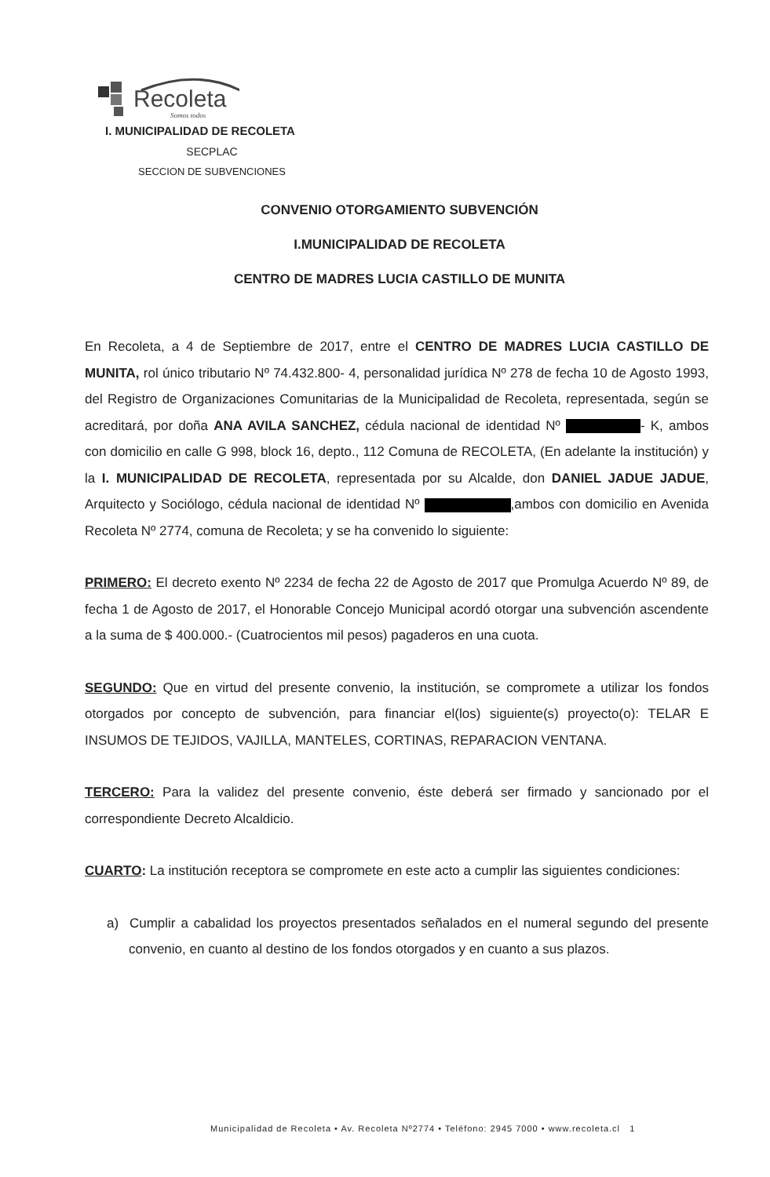Recoleta
Somos todos
I. MUNICIPALIDAD DE RECOLETA
SECPLAC
SECCION DE SUBVENCIONES
CONVENIO OTORGAMIENTO SUBVENCIÓN
I.MUNICIPALIDAD DE RECOLETA
CENTRO DE MADRES LUCIA CASTILLO DE MUNITA
En Recoleta, a 4 de Septiembre de 2017, entre el CENTRO DE MADRES LUCIA CASTILLO DE MUNITA, rol único tributario Nº 74.432.800- 4, personalidad jurídica Nº 278 de fecha 10 de Agosto 1993, del Registro de Organizaciones Comunitarias de la Municipalidad de Recoleta, representada, según se acreditará, por doña ANA AVILA SANCHEZ, cédula nacional de identidad Nº - K, ambos con domicilio en calle G 998, block 16, depto., 112 Comuna de RECOLETA, (En adelante la institución) y la I. MUNICIPALIDAD DE RECOLETA, representada por su Alcalde, don DANIEL JADUE JADUE, Arquitecto y Sociólogo, cédula nacional de identidad Nº ,ambos con domicilio en Avenida Recoleta Nº 2774, comuna de Recoleta; y se ha convenido lo siguiente:
PRIMERO: El decreto exento Nº 2234 de fecha 22 de Agosto de 2017 que Promulga Acuerdo Nº 89, de fecha 1 de Agosto de 2017, el Honorable Concejo Municipal acordó otorgar una subvención ascendente a la suma de $ 400.000.- (Cuatrocientos mil pesos) pagaderos en una cuota.
SEGUNDO: Que en virtud del presente convenio, la institución, se compromete a utilizar los fondos otorgados por concepto de subvención, para financiar el(los) siguiente(s) proyecto(o): TELAR E INSUMOS DE TEJIDOS, VAJILLA, MANTELES, CORTINAS, REPARACION VENTANA.
TERCERO: Para la validez del presente convenio, éste deberá ser firmado y sancionado por el correspondiente Decreto Alcaldicio.
CUARTO: La institución receptora se compromete en este acto a cumplir las siguientes condiciones:
a) Cumplir a cabalidad los proyectos presentados señalados en el numeral segundo del presente convenio, en cuanto al destino de los fondos otorgados y en cuanto a sus plazos.
Municipalidad de Recoleta • Av. Recoleta Nº2774 • Teléfono: 2945 7000 • www.recoleta.cl 1